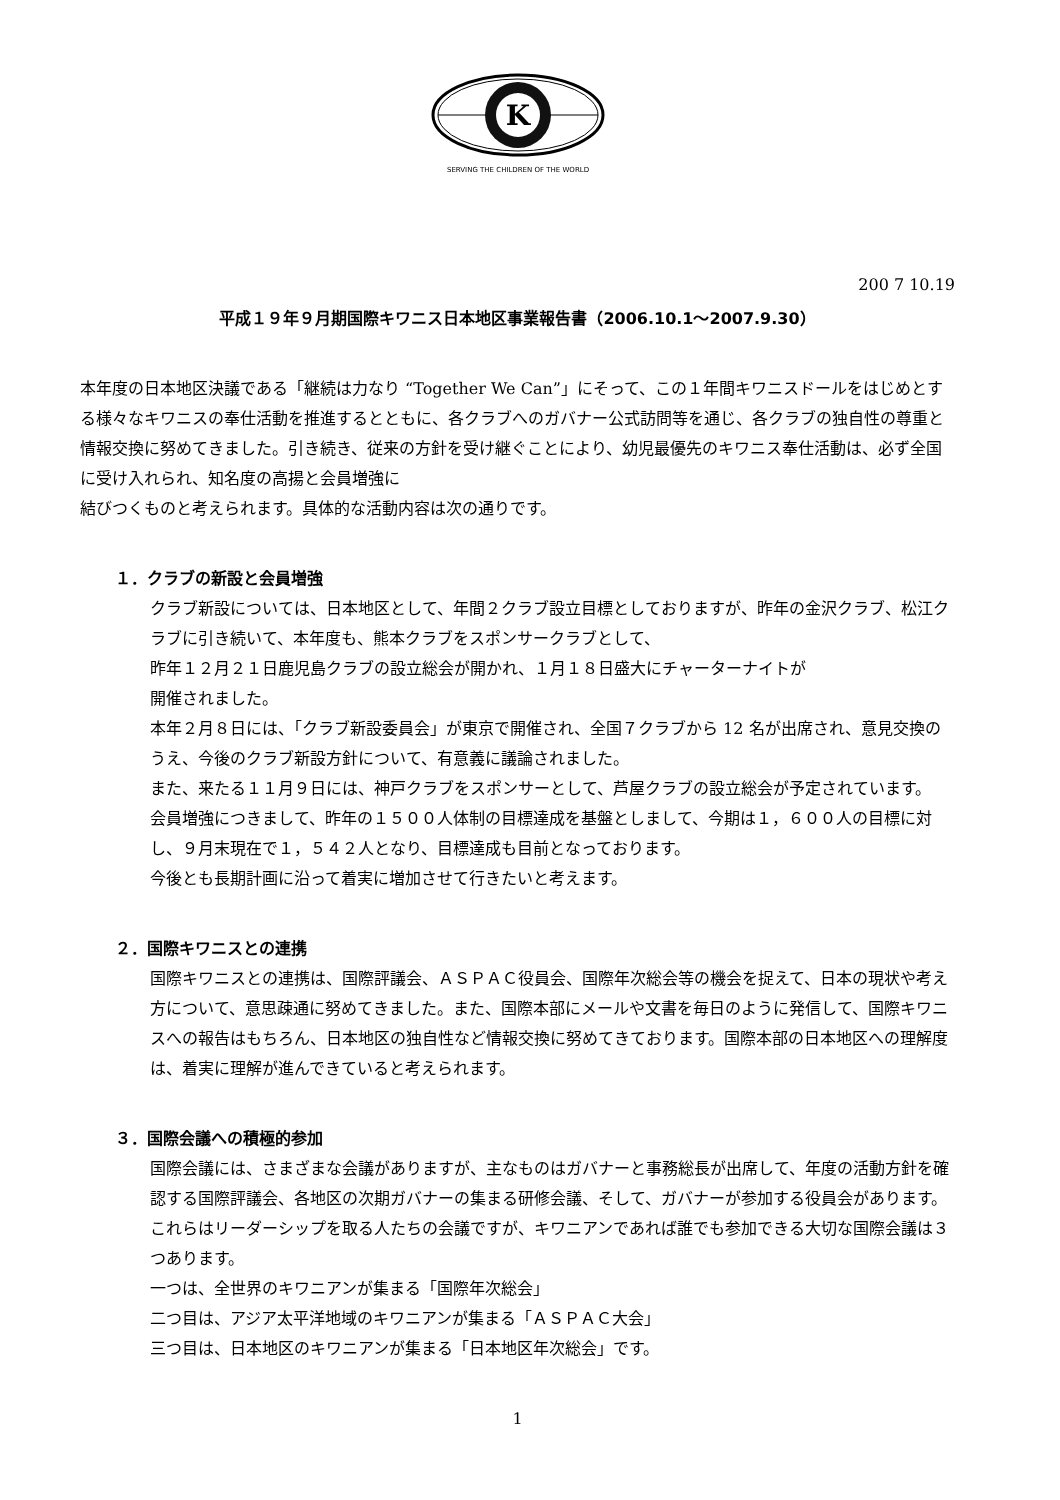K
SERVING THE CHILDREN OF THE WORLD
200 7 10.19
平成１９年９月期国際キワニス日本地区事業報告書（2006.10.1～2007.9.30）
本年度の日本地区決議である「継続は力なり “Together We Can”」にそって、この１年間キワニスドールをはじめとする様々なキワニスの奉仕活動を推進するとともに、各クラブへのガバナー公式訪問等を通じ、各クラブの独自性の尊重と情報交換に努めてきました。引き続き、従来の方針を受け継ぐことにより、幼児最優先のキワニス奉仕活動は、必ず全国に受け入れられ、知名度の高揚と会員増強に
結びつくものと考えられます。具体的な活動内容は次の通りです。
１．クラブの新設と会員増強
クラブ新設については、日本地区として、年間２クラブ設立目標としておりますが、昨年の金沢クラブ、松江クラブに引き続いて、本年度も、熊本クラブをスポンサークラブとして、
昨年１２月２１日鹿児島クラブの設立総会が開かれ、１月１８日盛大にチャーターナイトが
開催されました。
本年２月８日には、「クラブ新設委員会」が東京で開催され、全国７クラブから 12 名が出席され、意見交換のうえ、今後のクラブ新設方針について、有意義に議論されました。
また、来たる１１月９日には、神戸クラブをスポンサーとして、芦屋クラブの設立総会が予定されています。
会員増強につきまして、昨年の１５００人体制の目標達成を基盤としまして、今期は１，６００人の目標に対し、９月末現在で１，５４２人となり、目標達成も目前となっております。
今後とも長期計画に沿って着実に増加させて行きたいと考えます。
２．国際キワニスとの連携
国際キワニスとの連携は、国際評議会、ＡＳＰＡＣ役員会、国際年次総会等の機会を捉えて、日本の現状や考え方について、意思疎通に努めてきました。また、国際本部にメールや文書を毎日のように発信して、国際キワニスへの報告はもちろん、日本地区の独自性など情報交換に努めてきております。国際本部の日本地区への理解度は、着実に理解が進んできていると考えられます。
３．国際会議への積極的参加
国際会議には、さまざまな会議がありますが、主なものはガバナーと事務総長が出席して、年度の活動方針を確認する国際評議会、各地区の次期ガバナーの集まる研修会議、そして、ガバナーが参加する役員会があります。これらはリーダーシップを取る人たちの会議ですが、キワニアンであれば誰でも参加できる大切な国際会議は３つあります。
一つは、全世界のキワニアンが集まる「国際年次総会」
二つ目は、アジア太平洋地域のキワニアンが集まる「ＡＳＰＡＣ大会」
三つ目は、日本地区のキワニアンが集まる「日本地区年次総会」です。
1